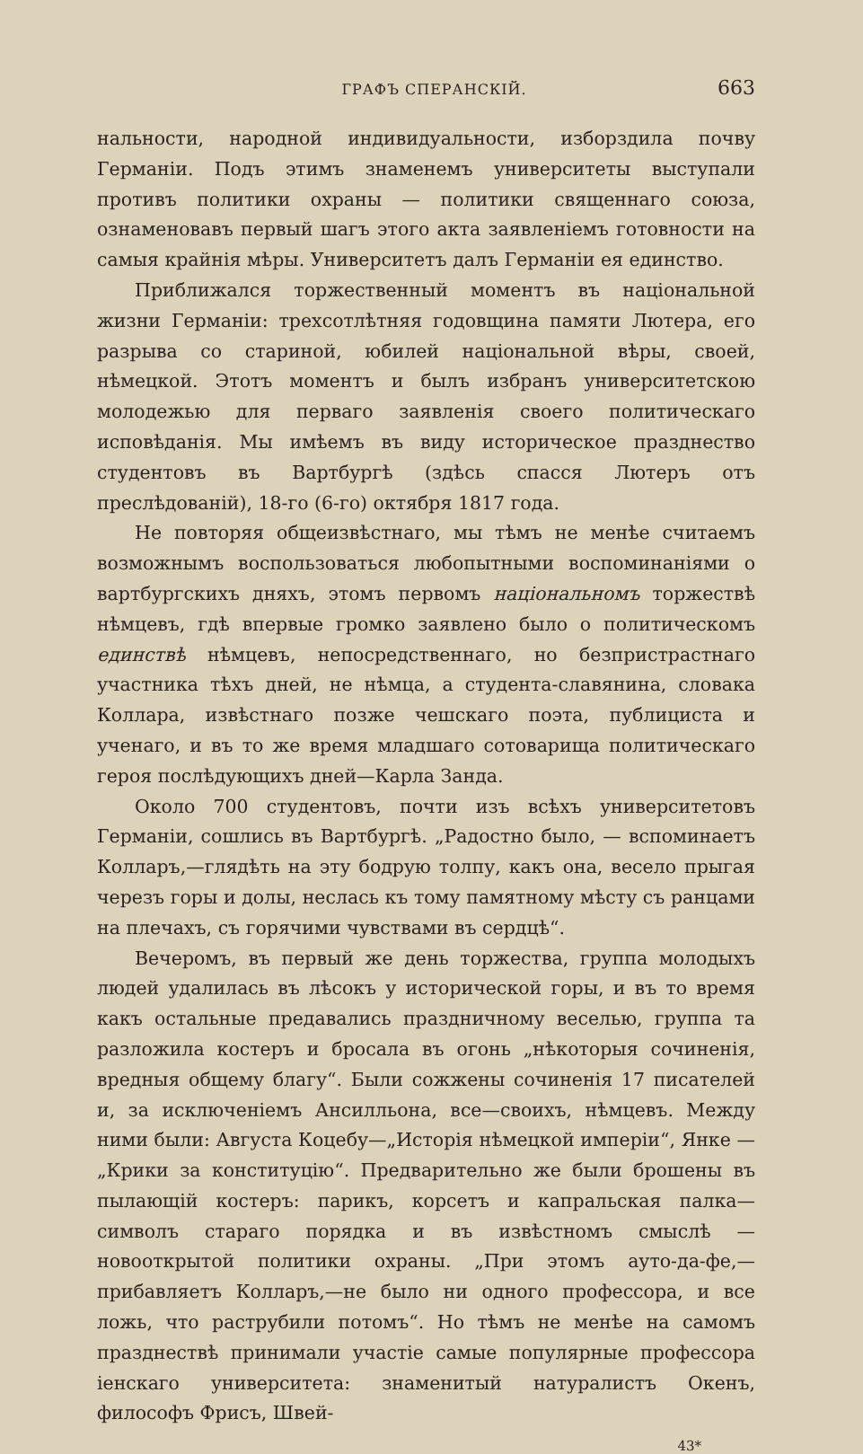ГРАФЪ СПЕРАНСКІЙ. 663
нальности, народной индивидуальности, изборздила почву Германіи. Подъ этимъ знаменемъ университеты выступали противъ политики охраны — политики священнаго союза, ознаменовавъ первый шагъ этого акта заявленіемъ готовности на самыя крайнія мѣры. Университетъ далъ Германіи ея единство.
Приближался торжественный моментъ въ національной жизни Германіи: трехсотлѣтняя годовщина памяти Лютера, его разрыва со стариной, юбилей національной вѣры, своей, нѣмецкой. Этотъ моментъ и былъ избранъ университетскою молодежью для перваго заявленія своего политическаго исповѣданія. Мы имѣемъ въ виду историческое празднество студентовъ въ Вартбургѣ (здѣсь спасся Лютеръ отъ преслѣдованій), 18-го (6-го) октября 1817 года.
Не повторяя общеизвѣстнаго, мы тѣмъ не менѣе считаемъ возможнымъ воспользоваться любопытными воспоминаніями о вартбургскихъ дняхъ, этомъ первомъ національномъ торжествѣ нѣмцевъ, гдѣ впервые громко заявлено было о политическомъ единствѣ нѣмцевъ, непосредственнаго, но безпристрастнаго участника тѣхъ дней, не нѣмца, а студента-славянина, словака Коллара, извѣстнаго позже чешскаго поэта, публициста и ученаго, и въ то же время младшаго сотоварища политическаго героя послѣдующихъ дней—Карла Занда.
Около 700 студентовъ, почти изъ всѣхъ университетовъ Германіи, сошлись въ Вартбургѣ. „Радостно было, — вспоминаетъ Колларъ,—глядѣть на эту бодрую толпу, какъ она, весело прыгая черезъ горы и долы, неслась къ тому памятному мѣсту съ ранцами на плечахъ, съ горячими чувствами въ сердцѣ“.
Вечеромъ, въ первый же день торжества, группа молодыхъ людей удалилась въ лѣсокъ у исторической горы, и въ то время какъ остальные предавались праздничному веселью, группа та разложила костеръ и бросала въ огонь „нѣкоторыя сочиненія, вредныя общему благу“. Были сожжены сочиненія 17 писателей и, за исключеніемъ Ансилльона, все—своихъ, нѣмцевъ. Между ними были: Августа Коцебу—„Исторія нѣмецкой имперіи“, Янке —„Крики за конституцію“. Предварительно же были брошены въ пылающій костеръ: парикъ, корсетъ и капральская палка—символъ стараго порядка и въ извѣстномъ смыслѣ — новооткрытой политики охраны. „При этомъ ауто-да-фе,—прибавляетъ Колларъ,—не было ни одного профессора, и все ложь, что раструбили потомъ“. Но тѣмъ не менѣе на самомъ празднествѣ принимали участіе самые популярные профессора іенскаго университета: знаменитый натуралистъ Окенъ, философъ Фрисъ, Швей-
43*